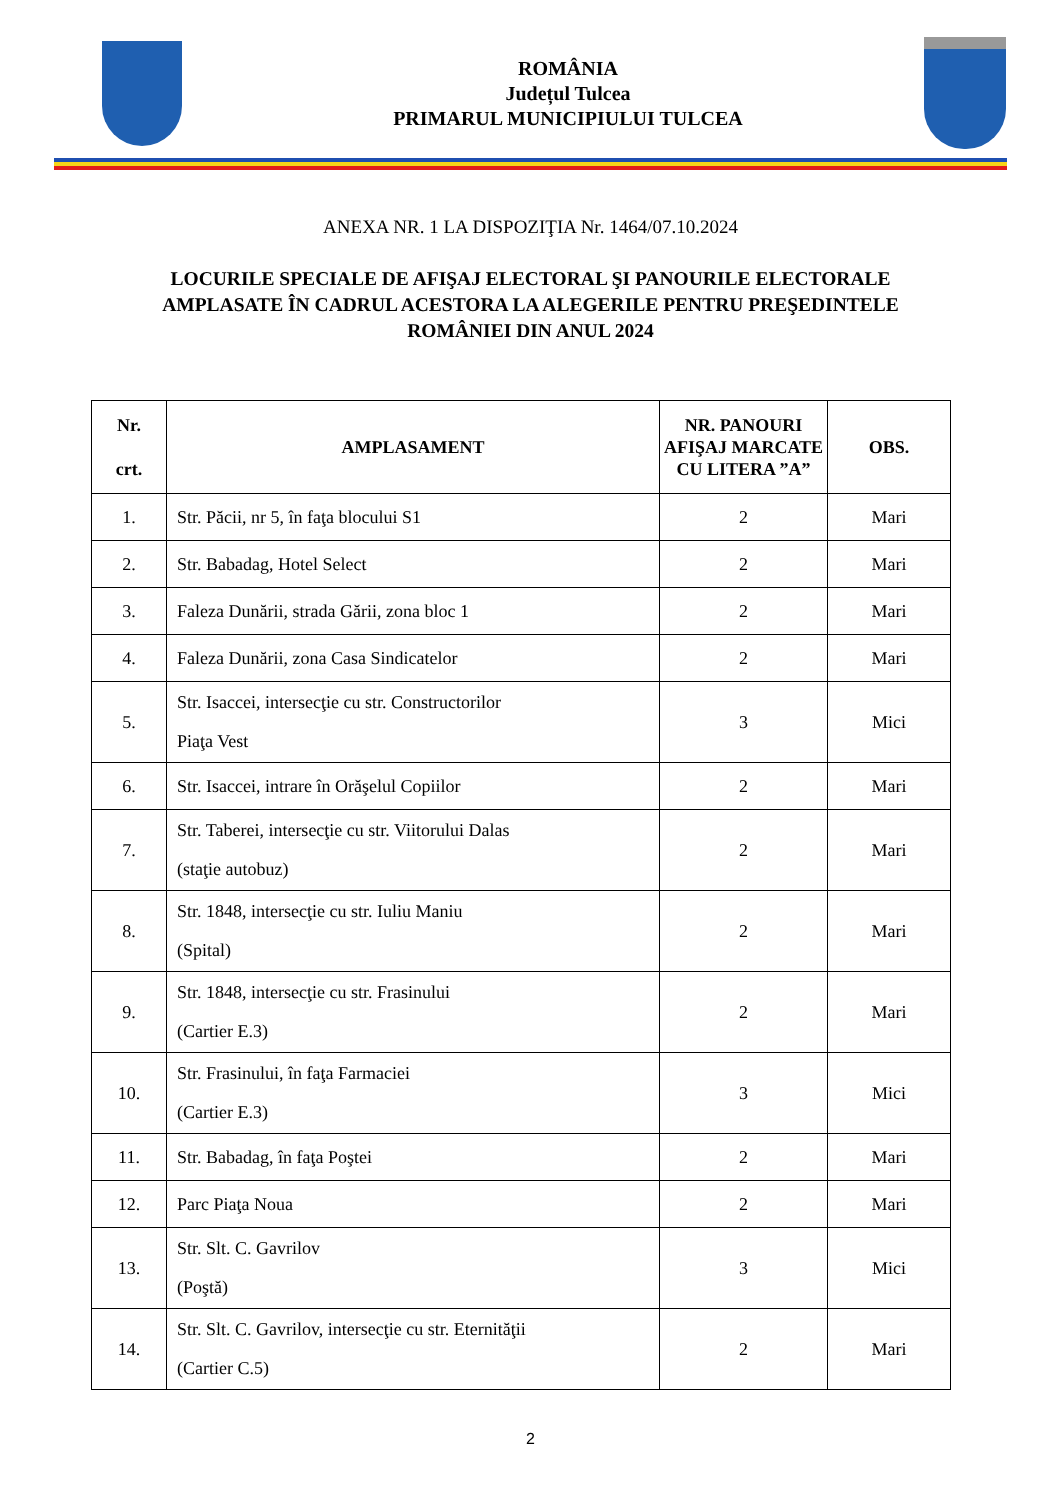ROMÂNIA
Județul Tulcea
PRIMARUL MUNICIPIULUI TULCEA
ANEXA NR. 1 LA DISPOZIŢIA Nr. 1464/07.10.2024
LOCURILE SPECIALE DE AFIŞAJ ELECTORAL ŞI PANOURILE ELECTORALE
AMPLASATE ÎN CADRUL ACESTORA LA ALEGERILE PENTRU PREŞEDINTELE
ROMÂNIEI DIN ANUL 2024
| Nr. crt. | AMPLASAMENT | NR. PANOURI AFIŞAJ MARCATE CU LITERA ”A” | OBS. |
| --- | --- | --- | --- |
| 1. | Str. Păcii, nr 5, în faţa blocului S1 | 2 | Mari |
| 2. | Str. Babadag, Hotel Select | 2 | Mari |
| 3. | Faleza Dunării, strada Gării, zona bloc 1 | 2 | Mari |
| 4. | Faleza Dunării, zona Casa Sindicatelor | 2 | Mari |
| 5. | Str. Isaccei, intersecţie cu str. Constructorilor Piaţa Vest | 3 | Mici |
| 6. | Str. Isaccei, intrare în Orăşelul Copiilor | 2 | Mari |
| 7. | Str. Taberei, intersecţie cu str. Viitorului Dalas (staţie autobuz) | 2 | Mari |
| 8. | Str. 1848, intersecţie cu str. Iuliu Maniu (Spital) | 2 | Mari |
| 9. | Str. 1848, intersecţie cu str. Frasinului (Cartier E.3) | 2 | Mari |
| 10. | Str. Frasinului, în faţa Farmaciei (Cartier E.3) | 3 | Mici |
| 11. | Str. Babadag, în faţa Poştei | 2 | Mari |
| 12. | Parc Piaţa Noua | 2 | Mari |
| 13. | Str. Slt. C. Gavrilov (Poştă) | 3 | Mici |
| 14. | Str. Slt. C. Gavrilov, intersecţie cu str. Eternităţii (Cartier C.5) | 2 | Mari |
2